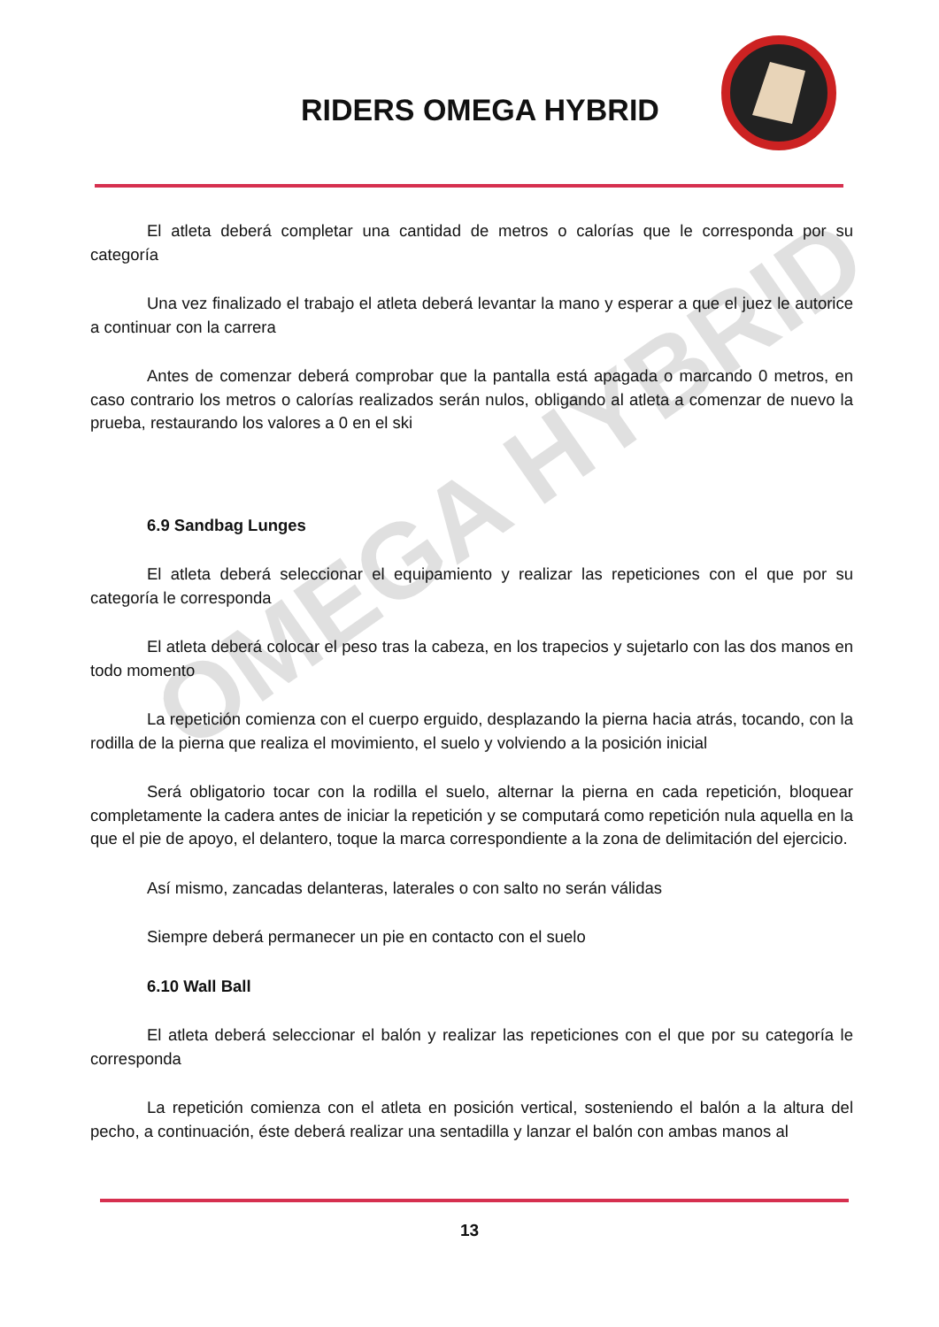RIDERS OMEGA HYBRID
OMEGA HYBRID
El atleta deberá completar una cantidad de metros o calorías que le corresponda por su categoría
Una vez finalizado el trabajo el atleta deberá levantar la mano y esperar a que el juez le autorice a continuar con la carrera
Antes de comenzar deberá comprobar que la pantalla está apagada o marcando 0 metros, en caso contrario los metros o calorías realizados serán nulos, obligando al atleta a comenzar de nuevo la prueba, restaurando los valores a 0 en el ski
6.9 Sandbag Lunges
El atleta deberá seleccionar el equipamiento y realizar las repeticiones con el que por su categoría le corresponda
El atleta deberá colocar el peso tras la cabeza, en los trapecios y sujetarlo con las dos manos en todo momento
La repetición comienza con el cuerpo erguido, desplazando la pierna hacia atrás, tocando, con la rodilla de la pierna que realiza el movimiento, el suelo y volviendo a la posición inicial
Será obligatorio tocar con la rodilla el suelo, alternar la pierna en cada repetición, bloquear completamente la cadera antes de iniciar la repetición y se computará como repetición nula aquella en la que el pie de apoyo, el delantero, toque la marca correspondiente a la zona de delimitación del ejercicio.
Así mismo, zancadas delanteras, laterales o con salto no serán válidas
Siempre deberá permanecer un pie en contacto con el suelo
6.10 Wall Ball
El atleta deberá seleccionar el balón y realizar las repeticiones con el que por su categoría le corresponda
La repetición comienza con el atleta en posición vertical, sosteniendo el balón a la altura del pecho, a continuación, éste deberá realizar una sentadilla y lanzar el balón con ambas manos al
13